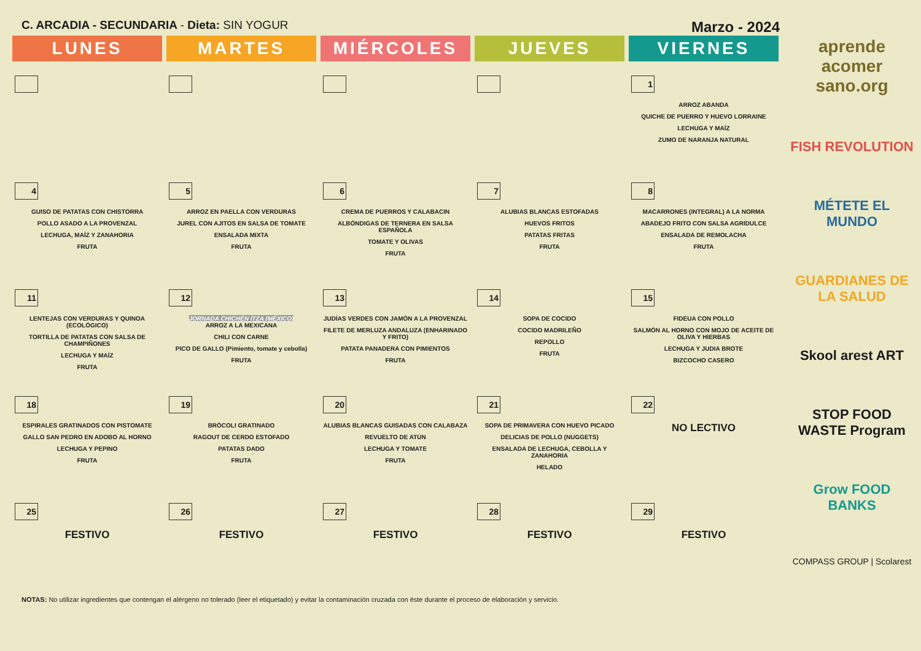C. ARCADIA - SECUNDARIA - Dieta: SIN YOGUR
Marzo - 2024
| LUNES | MARTES | MIÉRCOLES | JUEVES | VIERNES |
| --- | --- | --- | --- | --- |
| | | | | 1 ARROZ ABANDA QUICHE DE PUERRO Y HUEVO LORRAINE LECHUGA Y MAÍZ ZUMO DE NARANJA NATURAL |
| 4 GUISO DE PATATAS CON CHISTORRA POLLO ASADO A LA PROVENZAL LECHUGA, MAÍZ Y ZANAHORIA FRUTA | 5 ARROZ EN PAELLA CON VERDURAS JUREL CON AJITOS EN SALSA DE TOMATE ENSALADA MIXTA FRUTA | 6 CREMA DE PUERROS Y CALABACIN ALBÓNDIGAS DE TERNERA EN SALSA ESPAÑOLA TOMATE Y OLIVAS FRUTA | 7 ALUBIAS BLANCAS ESTOFADAS HUEVOS FRITOS PATATAS FRITAS FRUTA | 8 MACARRONES (INTEGRAL) A LA NORMA ABADEJO FRITO CON SALSA AGRIDULCE ENSALADA DE REMOLACHA FRUTA |
| 11 LENTEJAS CON VERDURAS Y QUINOA (ECOLÓGICO) TORTILLA DE PATATAS CON SALSA DE CHAMPIÑONES LECHUGA Y MAÍZ FRUTA | 12 JORNADA CHICHÉN ITZA (MÉXICO) ARROZ A LA MEXICANA CHILI CON CARNE PICO DE GALLO (Pimiento, tomate y cebolla) FRUTA | 13 JUDÍAS VERDES CON JAMÓN A LA PROVENZAL FILETE DE MERLUZA ANDALUZA (ENHARINADO Y FRITO) PATATA PANADERA CON PIMIENTOS FRUTA | 14 SOPA DE COCIDO COCIDO MADRILEÑO REPOLLO FRUTA | 15 FIDEUA CON POLLO SALMÓN AL HORNO CON MOJO DE ACEITE DE OLIVA Y HIERBAS LECHUGA Y JUDIA BROTE BIZCOCHO CASERO |
| 18 ESPIRALES GRATINADOS CON PISTOMATE GALLO SAN PEDRO EN ADOBO AL HORNO LECHUGA Y PEPINO FRUTA | 19 BRÓCOLI GRATINADO RAGOUT DE CERDO ESTOFADO PATATAS DADO FRUTA | 20 ALUBIAS BLANCAS GUISADAS CON CALABAZA REVUELTO DE ATÚN LECHUGA Y TOMATE FRUTA | 21 SOPA DE PRIMAVERA CON HUEVO PICADO DELICIAS DE POLLO (NUGGETS) ENSALADA DE LECHUGA, CEBOLLA Y ZANAHORIA HELADO | 22 NO LECTIVO |
| 25 FESTIVO | 26 FESTIVO | 27 FESTIVO | 28 FESTIVO | 29 FESTIVO |
NOTAS: No utilizar ingredientes que contengan el alérgeno no tolerado (leer el etiquetado) y evitar la contaminación cruzada con éste durante el proceso de elaboración y servicio.
aprende acomer sano.org
FISH REVOLUTION
MÉTETE EL MUNDO
GUARDIANES DE LA SALUD
Skool arest ART
STOP FOOD WASTE Program
Grow FOOD BANKS
COMPASS GROUP | Scolarest